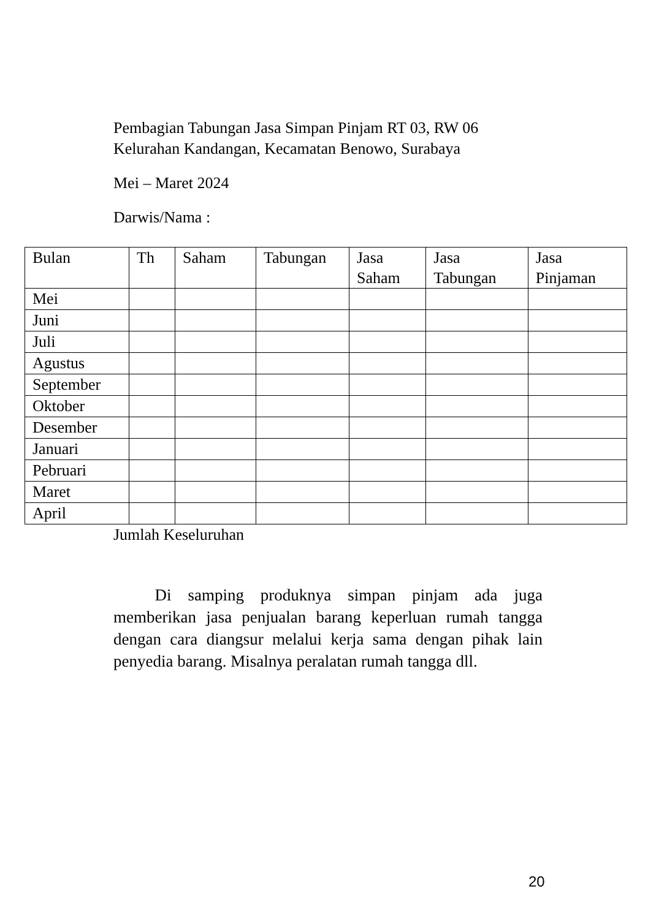Pembagian Tabungan Jasa Simpan Pinjam RT 03, RW 06
Kelurahan Kandangan, Kecamatan Benowo, Surabaya
Mei – Maret 2024
Darwis/Nama :
| Bulan | Th | Saham | Tabungan | Jasa Saham | Jasa Tabungan | Jasa Pinjaman |
| --- | --- | --- | --- | --- | --- | --- |
| Mei | | | | | | |
| Juni | | | | | | |
| Juli | | | | | | |
| Agustus | | | | | | |
| September | | | | | | |
| Oktober | | | | | | |
| Desember | | | | | | |
| Januari | | | | | | |
| Pebruari | | | | | | |
| Maret | | | | | | |
| April | | | | | | |
Jumlah Keseluruhan
   Di samping produknya simpan pinjam ada juga memberikan jasa penjualan barang keperluan rumah tangga dengan cara diangsur melalui kerja sama dengan pihak lain penyedia barang. Misalnya peralatan rumah tangga dll.
20